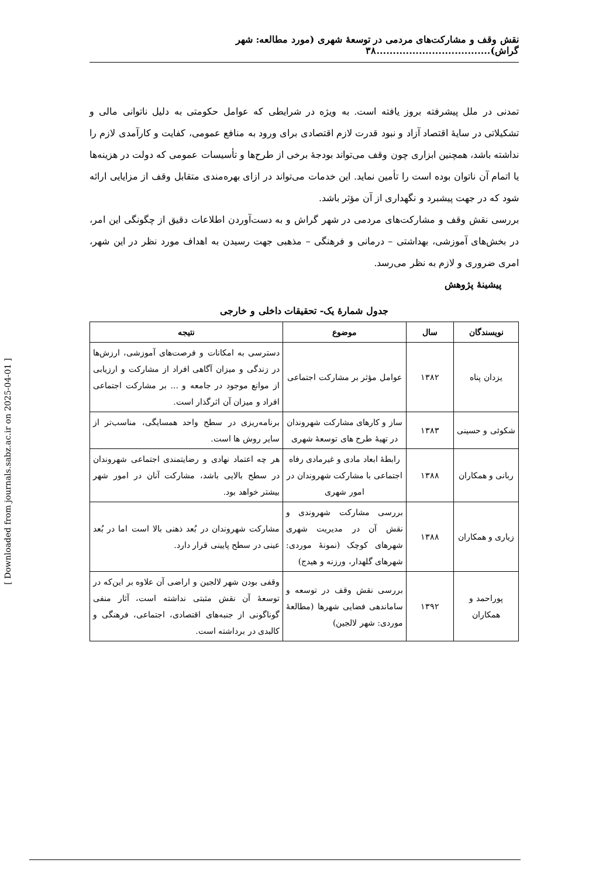نقش وقف و مشارکت‌های مردمی در توسعۀ شهری (مورد مطالعه: شهر گراش)...................................۳۸
تمدنی در ملل پیشرفته بروز یافته است. به ویژه در شرایطی که عوامل حکومتی به دلیل ناتوانی مالی و تشکیلاتی در سایۀ اقتصاد آزاد و نبود قدرت لازم اقتصادی برای ورود به منافع عمومی، کفایت و کارآمدی لازم را نداشته باشد، همچنین ابزاری چون وقف می‌تواند بودجۀ برخی از طرح‌ها و تأسیسات عمومی که دولت در هزینه‌ها یا اتمام آن ناتوان بوده است را تأمین نماید. این خدمات می‌تواند در ازای بهره‌مندی متقابل وقف از مزایایی ارائه شود که در جهت پیشبرد و نگهداری از آن مؤثر باشد.
بررسی نقش وقف و مشارکت‌های مردمی در شهر گراش و به دست‌آوردن اطلاعات دقیق از چگونگی این امر، در بخش‌های آموزشی، بهداشتی – درمانی و فرهنگی – مذهبی جهت رسیدن به اهداف مورد نظر در این شهر، امری ضروری و لازم به نظر می‌رسد.
پیشینۀ پژوهش
جدول شمارۀ یک- تحقیقات داخلی و خارجی
| نویسندگان | سال | موضوع | نتیجه |
| --- | --- | --- | --- |
| یزدان پناه | ۱۳۸۲ | عوامل مؤثر بر مشارکت اجتماعی | دسترسی به امکانات و فرصت‌های آموزشی، ارزش‌ها در زندگی و میزان آگاهی افراد از مشارکت و ارزیابی از موانع موجود در جامعه و ... بر مشارکت اجتماعی افراد و میزان آن اثرگذار است. |
| شکوئی و حسینی | ۱۳۸۳ | ساز و کارهای مشارکت شهروندان در تهیۀ طرح های توسعۀ شهری | برنامه‌ریزی در سطح واحد همسایگی، مناسب‌تر از سایر روش ها است. |
| ربانی و همکاران | ۱۳۸۸ | رابطۀ ابعاد مادی و غیرمادی رفاه اجتماعی با مشارکت شهروندان در امور شهری | هر چه اعتماد نهادی و رضایتمندی اجتماعی شهروندان در سطح بالایی باشد، مشارکت آنان در امور شهر بیشتر خواهد بود. |
| زیاری و همکاران | ۱۳۸۸ | بررسی مشارکت شهروندی و نقش آن در مدیریت شهری شهرهای کوچک (نمونۀ موردی: شهرهای گلهدار، ورزنه و هیدج) | مشارکت شهروندان در بُعد ذهنی بالا است اما در بُعد عینی در سطح پایینی قرار دارد. |
| پوراحمد و همکاران | ۱۳۹۲ | بررسی نقش وقف در توسعه و ساماندهی فضایی شهرها (مطالعۀ موردی: شهر لالجین) | وقفی بودن شهر لالجین و اراضی آن علاوه بر این‌که در توسعۀ آن نقش مثبتی نداشته است، آثار منفی گوناگونی از جنبه‌های اقتصادی، اجتماعی، فرهنگی و کالبدی در برداشته است. |
[ Downloaded from journals.sabz.ac.ir on 2025-04-01 ]